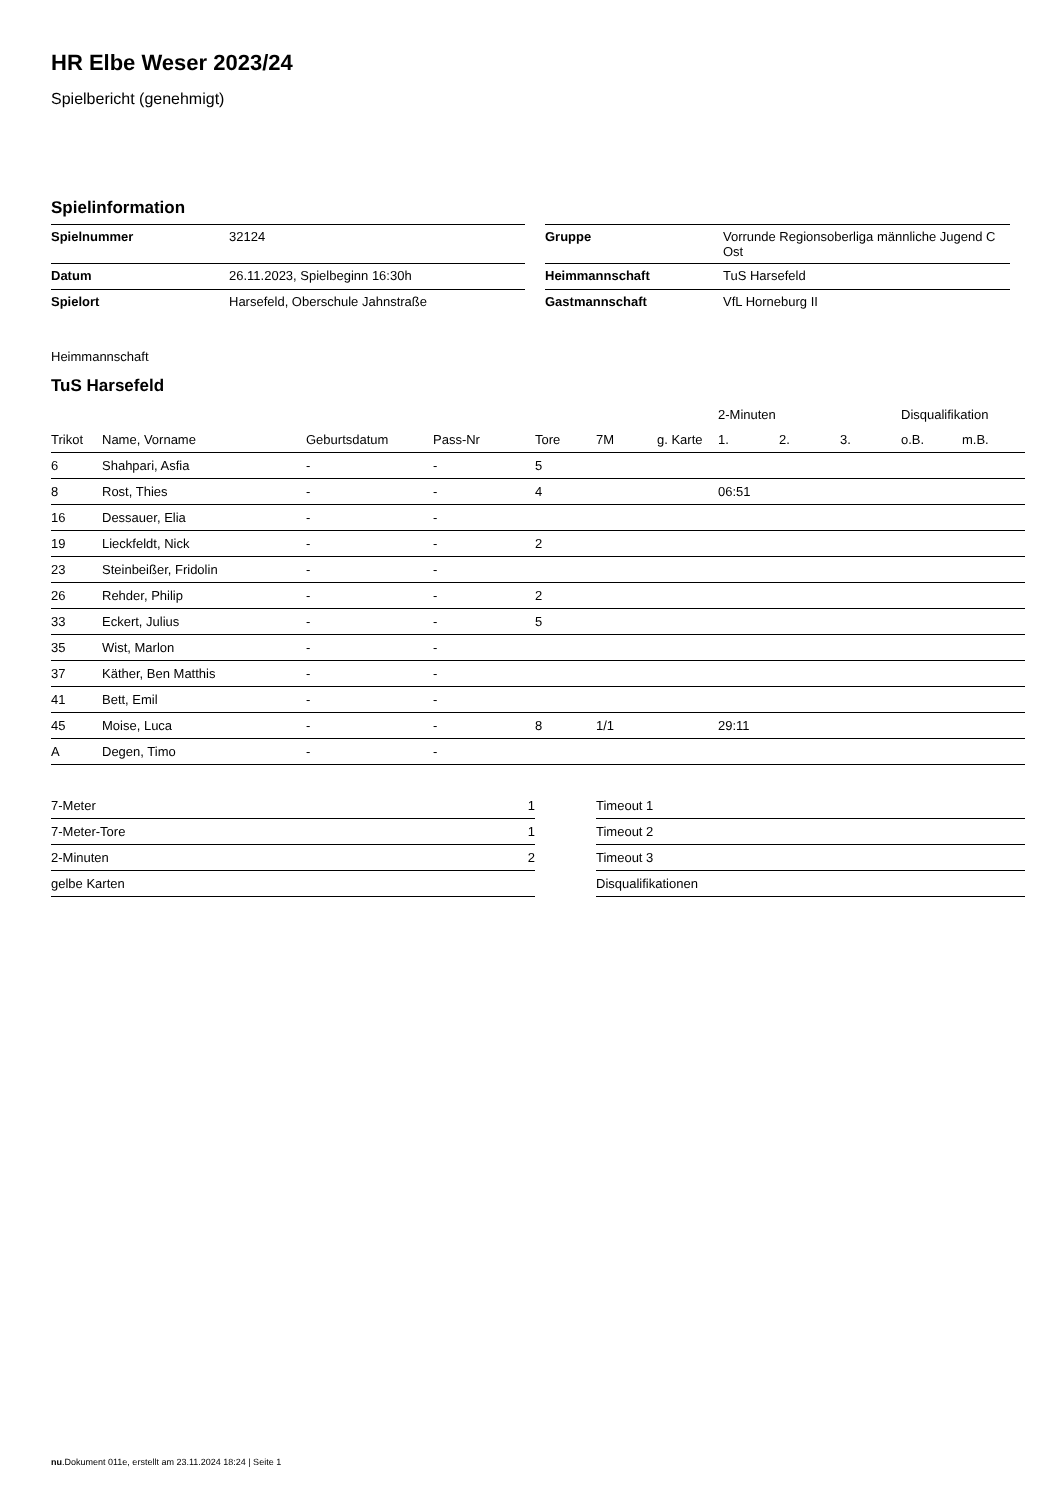HR Elbe Weser 2023/24
Spielbericht (genehmigt)
Spielinformation
| Spielnummer | 32124 | | Gruppe | Vorrunde Regionsoberliga männliche Jugend C Ost |
| Datum | 26.11.2023, Spielbeginn 16:30h | | Heimmannschaft | TuS Harsefeld |
| Spielort | Harsefeld, Oberschule Jahnstraße | | Gastmannschaft | VfL Horneburg II |
Heimmannschaft
TuS Harsefeld
| | | | | | | | 2-Minuten | | | Disqualifikation | |
| --- | --- | --- | --- | --- | --- | --- | --- | --- | --- | --- | --- |
| Trikot | Name, Vorname | Geburtsdatum | Pass-Nr | Tore | 7M | g. Karte | 1. | 2. | 3. | o.B. | m.B. |
| 6 | Shahpari, Asfia | - | - | 5 | | | | | | | |
| 8 | Rost, Thies | - | - | 4 | | | 06:51 | | | | |
| 16 | Dessauer, Elia | - | - | | | | | | | | |
| 19 | Lieckfeldt, Nick | - | - | 2 | | | | | | | |
| 23 | Steinbeißer, Fridolin | - | - | | | | | | | | |
| 26 | Rehder, Philip | - | - | 2 | | | | | | | |
| 33 | Eckert, Julius | - | - | 5 | | | | | | | |
| 35 | Wist, Marlon | - | - | | | | | | | | |
| 37 | Käther, Ben Matthis | - | - | | | | | | | | |
| 41 | Bett, Emil | - | - | | | | | | | | |
| 45 | Moise, Luca | - | - | 8 | 1/1 | | 29:11 | | | | |
| A | Degen, Timo | - | - | | | | | | | | |
| 7-Meter | 1 |
| 7-Meter-Tore | 1 |
| 2-Minuten | 2 |
| gelbe Karten | |
| Timeout 1 |
| Timeout 2 |
| Timeout 3 |
| Disqualifikationen |
nu.Dokument 011e, erstellt am 23.11.2024 18:24 | Seite 1